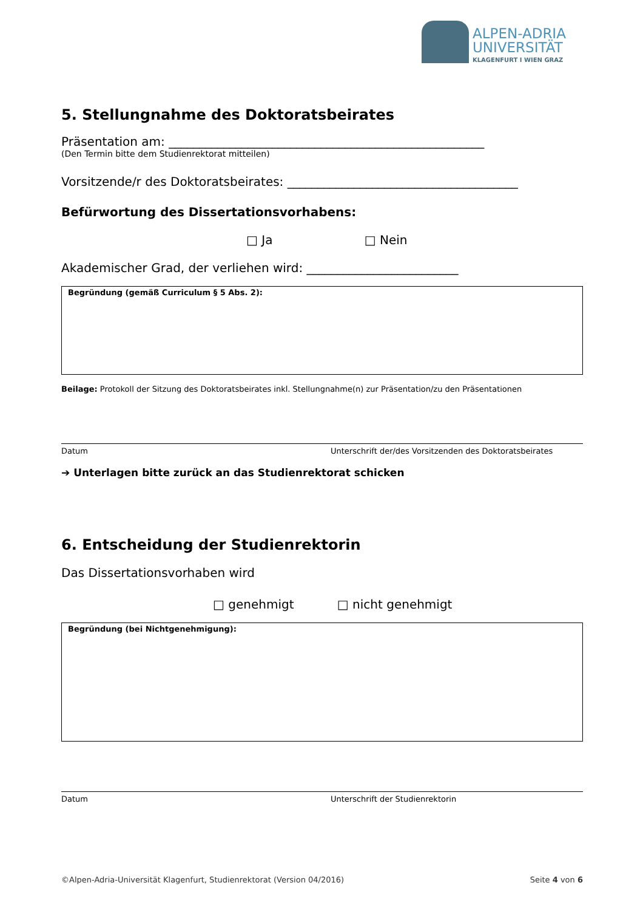ALPEN-ADRIA
UNIVERSITÄT
KLAGENFURT I WIEN GRAZ
5. Stellungnahme des Doktoratsbeirates
Präsentation am: ____________________________________________________
(Den Termin bitte dem Studienrektorat mitteilen)
Vorsitzende/r des Doktoratsbeirates: ______________________________________
Befürwortung des Dissertationsvorhabens:
□ Ja □ Nein
Akademischer Grad, der verliehen wird: _________________________
Begründung (gemäß Curriculum § 5 Abs. 2):
Beilage: Protokoll der Sitzung des Doktoratsbeirates inkl. Stellungnahme(n) zur Präsentation/zu den Präsentationen
Datum Unterschrift der/des Vorsitzenden des Doktoratsbeirates
➔ Unterlagen bitte zurück an das Studienrektorat schicken
6. Entscheidung der Studienrektorin
Das Dissertationsvorhaben wird
□ genehmigt □ nicht genehmigt
Begründung (bei Nichtgenehmigung):
Datum Unterschrift der Studienrektorin
©Alpen-Adria-Universität Klagenfurt, Studienrektorat (Version 04/2016) Seite 4 von 6